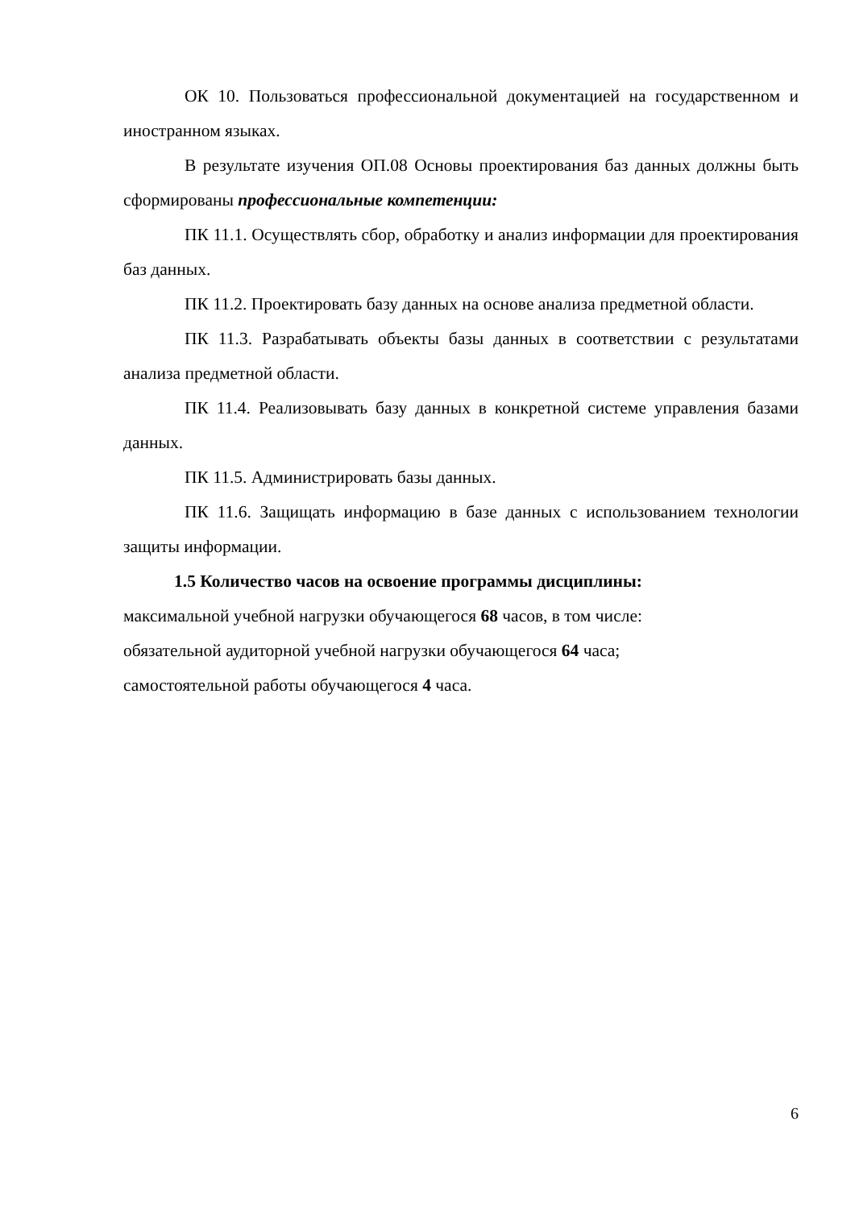ОК 10. Пользоваться профессиональной документацией на государственном и иностранном языках.
В результате изучения ОП.08 Основы проектирования баз данных должны быть сформированы профессиональные компетенции:
ПК 11.1. Осуществлять сбор, обработку и анализ информации для проектирования баз данных.
ПК 11.2. Проектировать базу данных на основе анализа предметной области.
ПК 11.3. Разрабатывать объекты базы данных в соответствии с результатами анализа предметной области.
ПК 11.4. Реализовывать базу данных в конкретной системе управления базами данных.
ПК 11.5. Администрировать базы данных.
ПК 11.6. Защищать информацию в базе данных с использованием технологии защиты информации.
1.5 Количество часов на освоение программы дисциплины:
максимальной учебной нагрузки обучающегося 68 часов, в том числе:
обязательной аудиторной учебной нагрузки обучающегося 64 часа;
самостоятельной работы обучающегося 4 часа.
6